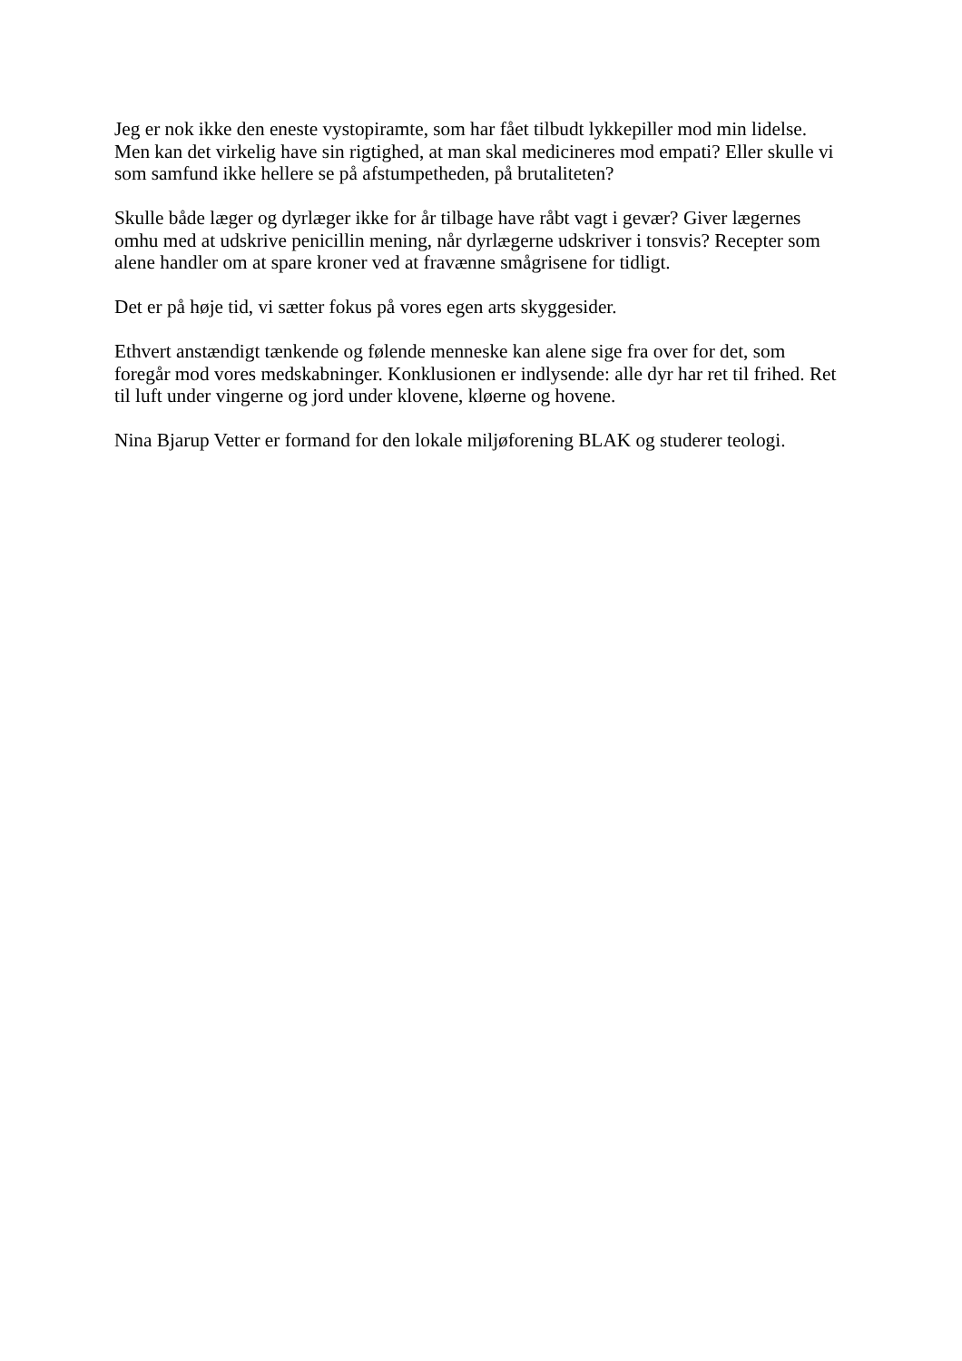Jeg er nok ikke den eneste vystopiramte, som har fået tilbudt lykkepiller mod min lidelse.
Men kan det virkelig have sin rigtighed, at man skal medicineres mod empati? Eller skulle vi
som samfund ikke hellere se på afstumpetheden, på brutaliteten?
Skulle både læger og dyrlæger ikke for år tilbage have råbt vagt i gevær? Giver lægernes
omhu med at udskrive penicillin mening, når dyrlægerne udskriver i tonsvis? Recepter som
alene handler om at spare kroner ved at fravænne smågrisene for tidligt.
Det er på høje tid, vi sætter fokus på vores egen arts skyggesider.
Ethvert anstændigt tænkende og følende menneske kan alene sige fra over for det, som
foregår mod vores medskabninger. Konklusionen er indlysende: alle dyr har ret til frihed. Ret
til luft under vingerne og jord under klovene, kløerne og hovene.
Nina Bjarup Vetter er formand for den lokale miljøforening BLAK og studerer teologi.